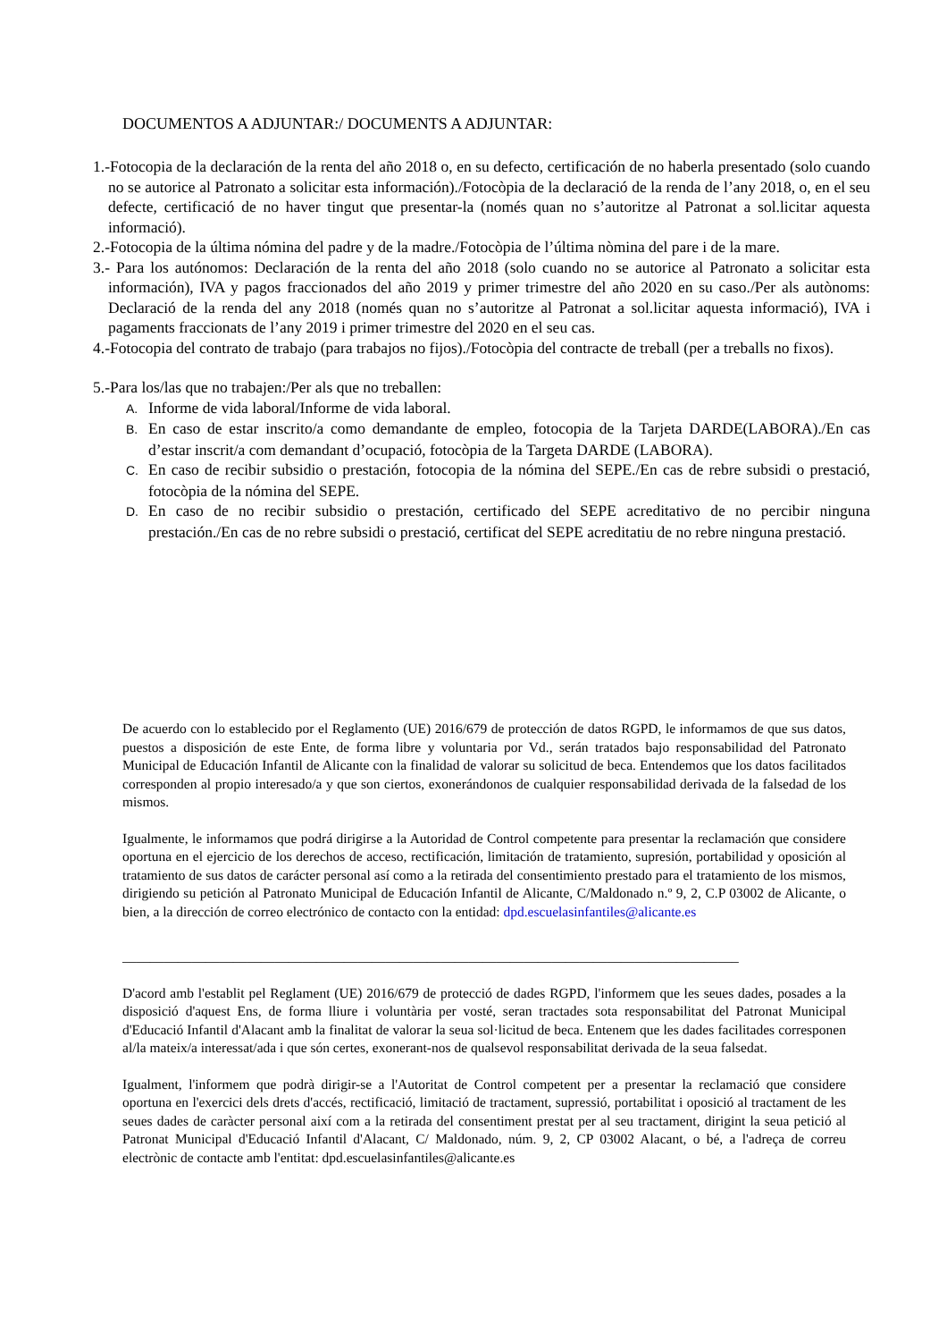DOCUMENTOS A ADJUNTAR:/ DOCUMENTS A ADJUNTAR:
1.-Fotocopia de la declaración de la renta del año 2018 o, en su defecto, certificación de no haberla presentado (solo cuando no se autorice al Patronato a solicitar esta información)./Fotocòpia de la declaració de la renda de l’any 2018, o, en el seu defecte, certificació de no haver tingut que presentar-la (només quan no s’autoritze al Patronat a sol.licitar aquesta informació).
2.-Fotocopia de la última nómina del padre y de la madre./Fotocòpia de l’última nòmina del pare i de la mare.
3.- Para los autónomos: Declaración de la renta del año 2018 (solo cuando no se autorice al Patronato a solicitar esta información), IVA y pagos fraccionados del año 2019 y primer trimestre del año 2020 en su caso./Per als autònoms: Declaració de la renda del any 2018 (només quan no s’autoritze al Patronat a sol.licitar aquesta informació), IVA i pagaments fraccionats de l’any 2019 i primer trimestre del 2020 en el seu cas.
4.-Fotocopia del contrato de trabajo (para trabajos no fijos)./Fotocòpia del contracte de treball (per a treballs no fixos).
5.-Para los/las que no trabajen:/Per als que no treballen:
A. Informe de vida laboral/Informe de vida laboral.
B. En caso de estar inscrito/a como demandante de empleo, fotocopia de la Tarjeta DARDE(LABORA)./En cas d’estar inscrit/a com demandant d’ocupació, fotocòpia de la Targeta DARDE (LABORA).
C. En caso de recibir subsidio o prestación, fotocopia de la nómina del SEPE./En cas de rebre subsidi o prestació, fotocòpia de la nómina del SEPE.
D. En caso de no recibir subsidio o prestación, certificado del SEPE acreditativo de no percibir ninguna prestación./En cas de no rebre subsidi o prestació, certificat del SEPE acreditatiu de no rebre ninguna prestació.
De acuerdo con lo establecido por el Reglamento (UE) 2016/679 de protección de datos RGPD, le informamos de que sus datos, puestos a disposición de este Ente, de forma libre y voluntaria por Vd., serán tratados bajo responsabilidad del Patronato Municipal de Educación Infantil de Alicante con la finalidad de valorar su solicitud de beca. Entendemos que los datos facilitados corresponden al propio interesado/a y que son ciertos, exonerándonos de cualquier responsabilidad derivada de la falsedad de los mismos.
Igualmente, le informamos que podrá dirigirse a la Autoridad de Control competente para presentar la reclamación que considere oportuna en el ejercicio de los derechos de acceso, rectificación, limitación de tratamiento, supresión, portabilidad y oposición al tratamiento de sus datos de carácter personal así como a la retirada del consentimiento prestado para el tratamiento de los mismos, dirigiendo su petición al Patronato Municipal de Educación Infantil de Alicante, C/Maldonado n.º 9, 2, C.P 03002 de Alicante, o bien, a la dirección de correo electrónico de contacto con la entidad: dpd.escuelasinfantiles@alicante.es
_________________________________________________________________________________________
D'acord amb l'establit pel Reglament (UE) 2016/679 de protecció de dades RGPD, l'informem que les seues dades, posades a la disposició d'aquest Ens, de forma lliure i voluntària per vosté, seran tractades sota responsabilitat del Patronat Municipal d'Educació Infantil d'Alacant amb la finalitat de valorar la seua sol·licitud de beca. Entenem que les dades facilitades corresponen al/la mateix/a interessat/ada i que són certes, exonerant-nos de qualsevol responsabilitat derivada de la seua falsedat.
Igualment, l'informem que podrà dirigir-se a l'Autoritat de Control competent per a presentar la reclamació que considere oportuna en l'exercici dels drets d'accés, rectificació, limitació de tractament, supressió, portabilitat i oposició al tractament de les seues dades de caràcter personal així com a la retirada del consentiment prestat per al seu tractament, dirigint la seua petició al Patronat Municipal d'Educació Infantil d'Alacant, C/ Maldonado, núm. 9, 2, CP 03002 Alacant, o bé, a l'adreça de correu electrònic de contacte amb l'entitat: dpd.escuelasinfantiles@alicante.es